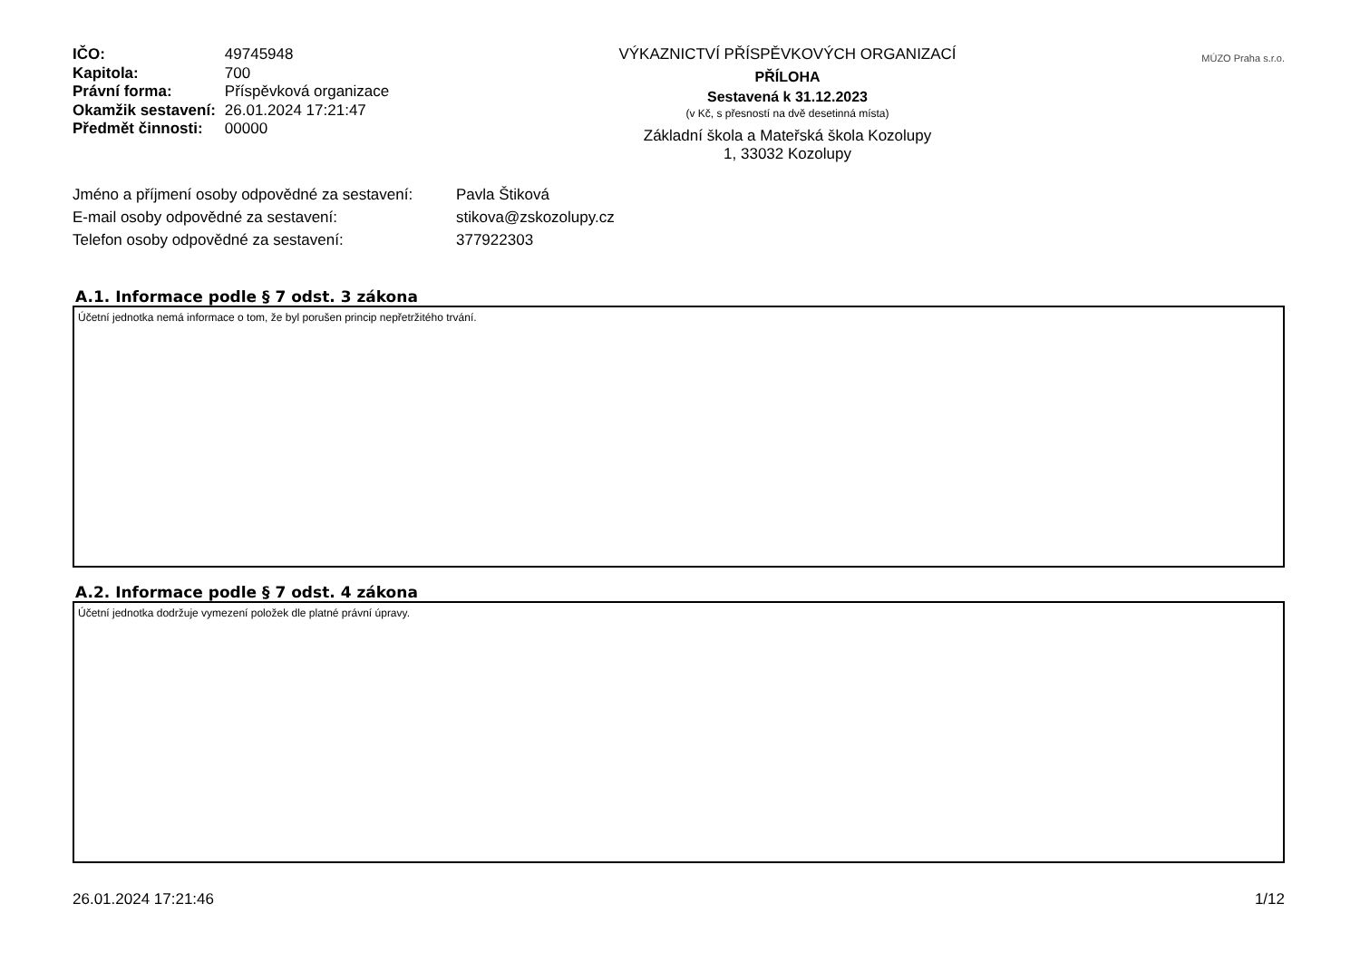| IČO: | 49745948 |
| Kapitola: | 700 |
| Právní forma: | Příspěvková organizace |
| Okamžik sestavení: | 26.01.2024 17:21:47 |
| Předmět činnosti: | 00000 |
VÝKAZNICTVÍ PŘÍSPĚVKOVÝCH ORGANIZACÍ
PŘÍLOHA
Sestavená k 31.12.2023
(v Kč, s přesností na dvě desetinná místa)
Základní škola a Mateřská škola Kozolupy
1, 33032 Kozolupy
MÚZO Praha s.r.o.
| Jméno a příjmení osoby odpovědné za sestavení: | Pavla Štiková |
| E-mail osoby odpovědné za sestavení: | stikova@zskozolupy.cz |
| Telefon osoby odpovědné za sestavení: | 377922303 |
A.1. Informace podle § 7 odst. 3 zákona
Účetní jednotka nemá informace o tom, že byl porušen princip nepřetržitého trvání.
A.2. Informace podle § 7 odst. 4 zákona
Účetní jednotka dodržuje vymezení položek dle platné právní úpravy.
26.01.2024 17:21:46 1/12